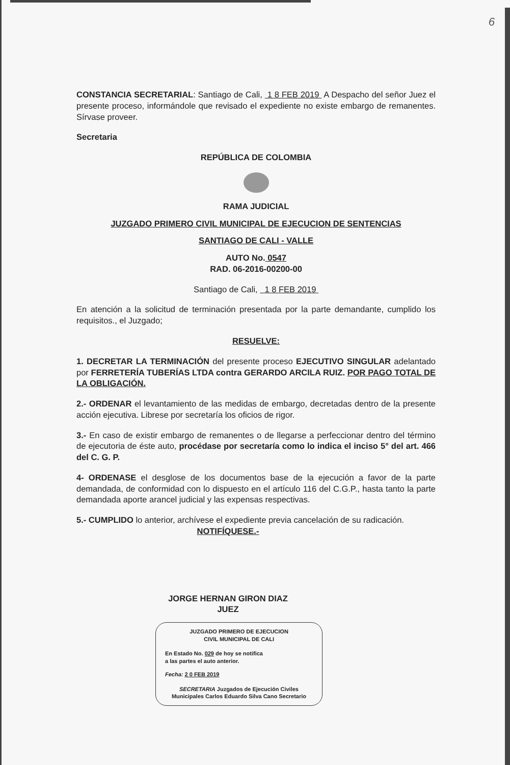6
CONSTANCIA SECRETARIAL: Santiago de Cali, 1 8 FEB 2019 A Despacho del señor Juez el presente proceso, informándole que revisado el expediente no existe embargo de remanentes. Sírvase proveer.
Secretaria
REPÚBLICA DE COLOMBIA
RAMA JUDICIAL
JUZGADO PRIMERO CIVIL MUNICIPAL DE EJECUCION DE SENTENCIAS
SANTIAGO DE CALI - VALLE
AUTO No. 0547
RAD. 06-2016-00200-00
Santiago de Cali, 1 8 FEB 2019
En atención a la solicitud de terminación presentada por la parte demandante, cumplido los requisitos., el Juzgado;
RESUELVE:
1. DECRETAR LA TERMINACIÓN del presente proceso EJECUTIVO SINGULAR adelantado por FERRETERÍA TUBERÍAS LTDA contra GERARDO ARCILA RUIZ. POR PAGO TOTAL DE LA OBLIGACIÓN.
2.- ORDENAR el levantamiento de las medidas de embargo, decretadas dentro de la presente acción ejecutiva. Librese por secretaría los oficios de rigor.
3.- En caso de existir embargo de remanentes o de llegarse a perfeccionar dentro del término de ejecutoria de éste auto, procédase por secretaría como lo indica el inciso 5° del art. 466 del C. G. P.
4- ORDENASE el desglose de los documentos base de la ejecución a favor de la parte demandada, de conformidad con lo dispuesto en el artículo 116 del C.G.P., hasta tanto la parte demandada aporte arancel judicial y las expensas respectivas.
5.- CUMPLIDO lo anterior, archívese el expediente previa cancelación de su radicación.
NOTIFÍQUESE.-
JORGE HERNAN GIRON DIAZ
JUEZ
JUZGADO PRIMERO DE EJECUCION
CIVIL MUNICIPAL DE CALI
En Estado No. 029 de hoy se notifica
a las partes el auto anterior.
Fecha: 2 0 FEB 2019
SECRETARIA Juzgados de Ejecución Civiles Municipales Carlos Eduardo Silva Cano Secretario